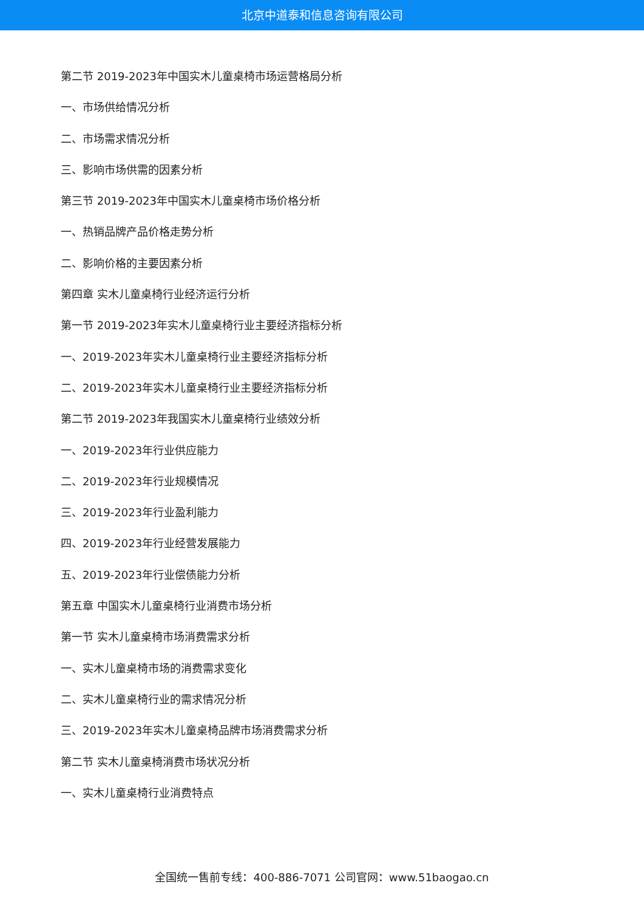北京中道泰和信息咨询有限公司
第二节 2019-2023年中国实木儿童桌椅市场运营格局分析
一、市场供给情况分析
二、市场需求情况分析
三、影响市场供需的因素分析
第三节 2019-2023年中国实木儿童桌椅市场价格分析
一、热销品牌产品价格走势分析
二、影响价格的主要因素分析
第四章 实木儿童桌椅行业经济运行分析
第一节 2019-2023年实木儿童桌椅行业主要经济指标分析
一、2019-2023年实木儿童桌椅行业主要经济指标分析
二、2019-2023年实木儿童桌椅行业主要经济指标分析
第二节 2019-2023年我国实木儿童桌椅行业绩效分析
一、2019-2023年行业供应能力
二、2019-2023年行业规模情况
三、2019-2023年行业盈利能力
四、2019-2023年行业经营发展能力
五、2019-2023年行业偿债能力分析
第五章 中国实木儿童桌椅行业消费市场分析
第一节 实木儿童桌椅市场消费需求分析
一、实木儿童桌椅市场的消费需求变化
二、实木儿童桌椅行业的需求情况分析
三、2019-2023年实木儿童桌椅品牌市场消费需求分析
第二节 实木儿童桌椅消费市场状况分析
一、实木儿童桌椅行业消费特点
全国统一售前专线：400-886-7071 公司官网：www.51baogao.cn